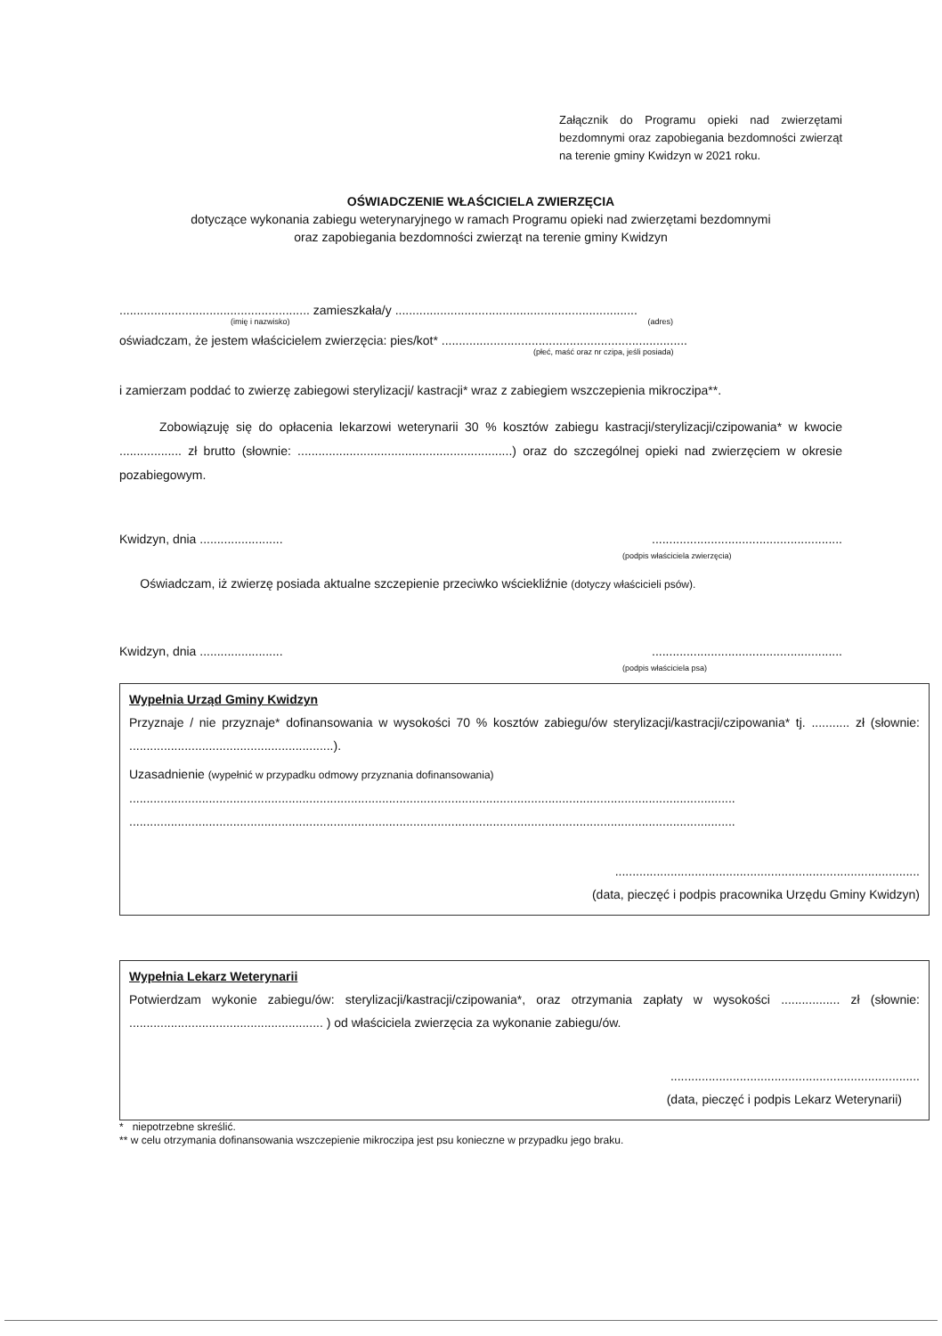Załącznik do Programu opieki nad zwierzętami bezdomnymi oraz zapobiegania bezdomności zwierząt na terenie gminy Kwidzyn w 2021 roku.
OŚWIADCZENIE WŁAŚCICIELA ZWIERZĘCIA
dotyczące wykonania zabiegu weterynaryjnego w ramach Programu opieki nad zwierzętami bezdomnymi
oraz zapobiegania bezdomności zwierząt na terenie gminy Kwidzyn
....................................................... zamieszkała/y ......................................................................
(imię i nazwisko) (adres)
oświadczam, że jestem właścicielem zwierzęcia: pies/kot* .......................................................................
(płeć, maść oraz nr czipa, jeśli posiada)
i zamierzam poddać to zwierzę zabiegowi sterylizacji/ kastracji* wraz z zabiegiem wszczepienia mikroczipa**.
Zobowiązuję się do opłacenia lekarzowi weterynarii 30 % kosztów zabiegu kastracji/sterylizacji/czipowania* w kwocie .................. zł brutto (słownie: ..............................................................) oraz do szczególnej opieki nad zwierzęciem w okresie pozabiegowym.
Kwidzyn, dnia ........................ .......................................................
(podpis właściciela zwierzęcia)
Oświadczam, iż zwierzę posiada aktualne szczepienie przeciwko wściekliźnie (dotyczy właścicieli psów).
Kwidzyn, dnia ........................ .......................................................
(podpis właściciela psa)
Wypełnia Urząd Gminy Kwidzyn
Przyznaje / nie przyznaje* dofinansowania w wysokości 70 % kosztów zabiegu/ów sterylizacji/kastracji/czipowania* tj. ........... zł (słownie: ...........................................................).
Uzasadnienie (wypełnić w przypadku odmowy przyznania dofinansowania)
...............................................................................................................................................................................
...............................................................................................................................................................................
........................................................................................
(data, pieczęć i podpis pracownika Urzędu Gminy Kwidzyn)
Wypełnia Lekarz Weterynarii
Potwierdzam wykonie zabiegu/ów: sterylizacji/kastracji/czipowania*, oraz otrzymania zapłaty w wysokości ................. zł (słownie: ........................................................ ) od właściciela zwierzęcia za wykonanie zabiegu/ów.
........................................................................
(data, pieczęć i podpis Lekarz Weterynarii)
* niepotrzebne skreślić.
** w celu otrzymania dofinansowania wszczepienie mikroczipa jest psu konieczne w przypadku jego braku.